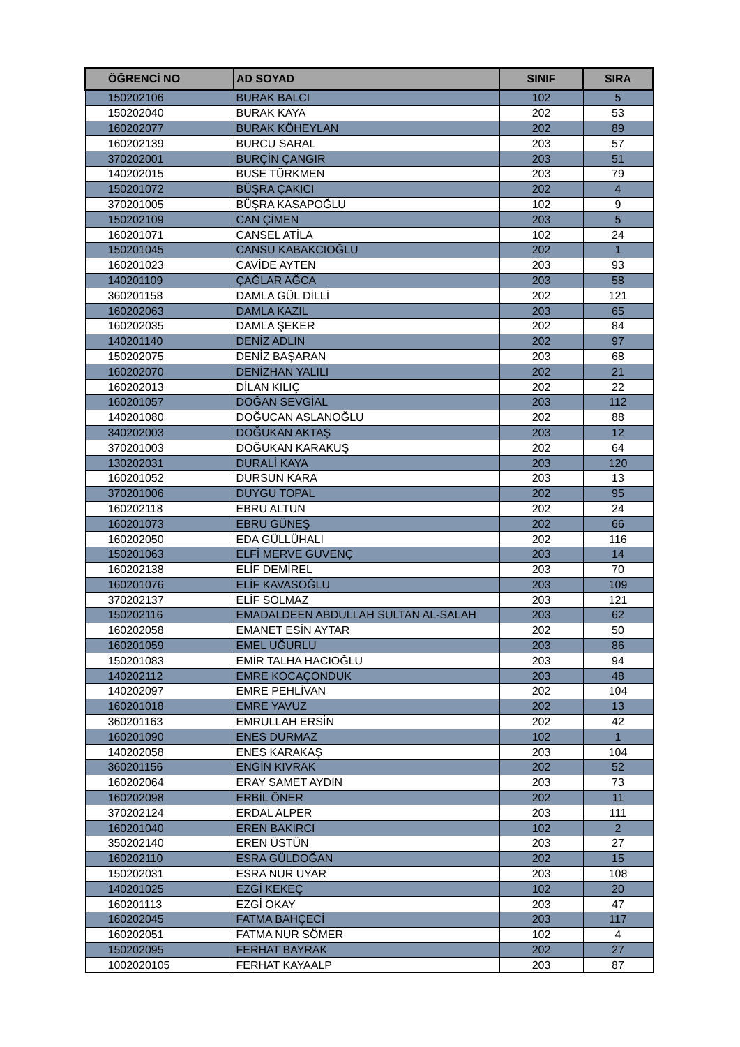| ÖĞRENCİ NO | AD SOYAD | SINIF | SIRA |
| --- | --- | --- | --- |
| 150202106 | BURAK BALCI | 102 | 5 |
| 150202040 | BURAK KAYA | 202 | 53 |
| 160202077 | BURAK KÖHEYLAN | 202 | 89 |
| 160202139 | BURCU SARAL | 203 | 57 |
| 370202001 | BURÇİN ÇANGIR | 203 | 51 |
| 140202015 | BUSE TÜRKMEN | 203 | 79 |
| 150201072 | BÜŞRA ÇAKICI | 202 | 4 |
| 370201005 | BÜŞRA KASAPOĞLU | 102 | 9 |
| 150202109 | CAN ÇİMEN | 203 | 5 |
| 160201071 | CANSEL ATİLA | 102 | 24 |
| 150201045 | CANSU KABAKCIOĞLU | 202 | 1 |
| 160201023 | CAVİDE AYTEN | 203 | 93 |
| 140201109 | ÇAĞLAR AĞCA | 203 | 58 |
| 360201158 | DAMLA GÜL DİLLİ | 202 | 121 |
| 160202063 | DAMLA KAZIL | 203 | 65 |
| 160202035 | DAMLA ŞEKER | 202 | 84 |
| 140201140 | DENİZ ADLIN | 202 | 97 |
| 150202075 | DENİZ BAŞARAN | 203 | 68 |
| 160202070 | DENİZHAN YALILI | 202 | 21 |
| 160202013 | DİLAN KILIÇ | 202 | 22 |
| 160201057 | DOĞAN SEVGİAL | 203 | 112 |
| 140201080 | DOĞUCAN ASLANOĞLU | 202 | 88 |
| 340202003 | DOĞUKAN AKTAŞ | 203 | 12 |
| 370201003 | DOĞUKAN KARAKUŞ | 202 | 64 |
| 130202031 | DURALİ KAYA | 203 | 120 |
| 160201052 | DURSUN KARA | 203 | 13 |
| 370201006 | DUYGU TOPAL | 202 | 95 |
| 160202118 | EBRU ALTUN | 202 | 24 |
| 160201073 | EBRU GÜNEŞ | 202 | 66 |
| 160202050 | EDA GÜLLÜHALI | 202 | 116 |
| 150201063 | ELFİ MERVE GÜVENÇ | 203 | 14 |
| 160202138 | ELİF DEMİREL | 203 | 70 |
| 160201076 | ELİF KAVASOĞLU | 203 | 109 |
| 370202137 | ELİF SOLMAZ | 203 | 121 |
| 150202116 | EMADALDEEN ABDULLAH SULTAN AL-SALAH | 203 | 62 |
| 160202058 | EMANET ESİN AYTAR | 202 | 50 |
| 160201059 | EMEL UĞURLU | 203 | 86 |
| 150201083 | EMİR TALHA HACIOĞLU | 203 | 94 |
| 140202112 | EMRE KOCAÇONDUK | 203 | 48 |
| 140202097 | EMRE PEHLİVAN | 202 | 104 |
| 160201018 | EMRE YAVUZ | 202 | 13 |
| 360201163 | EMRULLAH ERSİN | 202 | 42 |
| 160201090 | ENES DURMAZ | 102 | 1 |
| 140202058 | ENES KARAKAŞ | 203 | 104 |
| 360201156 | ENGİN KIVRAK | 202 | 52 |
| 160202064 | ERAY SAMET AYDIN | 203 | 73 |
| 160202098 | ERBİL ÖNER | 202 | 11 |
| 370202124 | ERDAL ALPER | 203 | 111 |
| 160201040 | EREN BAKIRCI | 102 | 2 |
| 350202140 | EREN ÜSTÜN | 203 | 27 |
| 160202110 | ESRA GÜLDOĞAN | 202 | 15 |
| 150202031 | ESRA NUR UYAR | 203 | 108 |
| 140201025 | EZGİ KEKEÇ | 102 | 20 |
| 160201113 | EZGİ OKAY | 203 | 47 |
| 160202045 | FATMA BAHÇECİ | 203 | 117 |
| 160202051 | FATMA NUR SÖMER | 102 | 4 |
| 150202095 | FERHAT BAYRAK | 202 | 27 |
| 1002020105 | FERHAT KAYAALP | 203 | 87 |